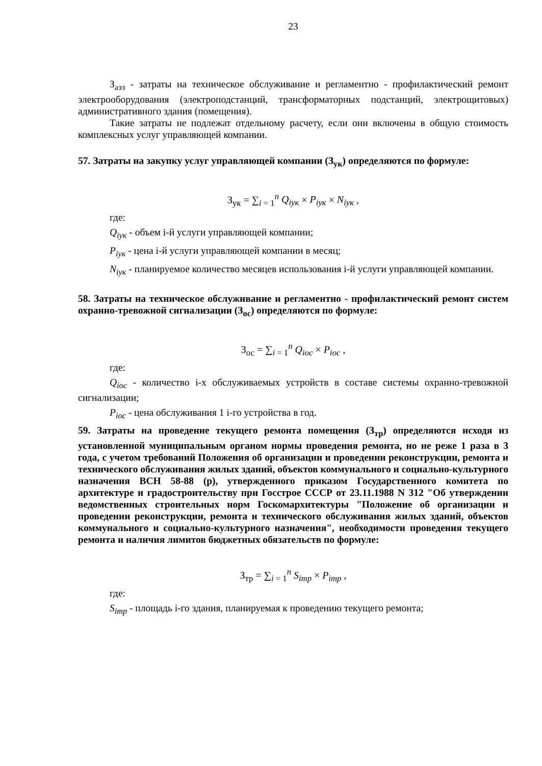23
З<sub>аэз</sub> - затраты на техническое обслуживание и регламентно - профилактический ремонт электрооборудования (электроподстанций, трансформаторных подстанций, электрощитовых) административного здания (помещения).
Такие затраты не подлежат отдельному расчету, если они включены в общую стоимость комплексных услуг управляющей компании.
57. Затраты на закупку услуг управляющей компании (З<sub>ук</sub>) определяются по формуле:
З<sub>ук</sub> = ∑<sub>i = 1</sub><sup>n</sup> Q<sub>iук</sub> × P<sub>iук</sub> × N<sub>iук</sub> ,
где:
Q<sub>iук</sub> - объем i-й услуги управляющей компании;
P<sub>iук</sub> - цена i-й услуги управляющей компании в месяц;
N<sub>iук</sub> - планируемое количество месяцев использования i-й услуги управляющей компании.
58. Затраты на техническое обслуживание и регламентно - профилактический ремонт систем охранно-тревожной сигнализации (З<sub>ос</sub>) определяются по формуле:
З<sub>ос</sub> = ∑<sub>i = 1</sub><sup>n</sup> Q<sub>iос</sub> × P<sub>iос</sub> ,
где:
Q<sub>iос</sub> - количество i-х обслуживаемых устройств в составе системы охранно-тревожной сигнализации;
P<sub>iос</sub> - цена обслуживания 1 i-го устройства в год.
59. Затраты на проведение текущего ремонта помещения (З<sub>тр</sub>) определяются исходя из установленной муниципальным органом нормы проведения ремонта, но не реже 1 раза в 3 года, с учетом требований Положения об организации и проведении реконструкции, ремонта и технического обслуживания жилых зданий, объектов коммунального и социально-культурного назначения ВСН 58-88 (р), утвержденного приказом Государственного комитета по архитектуре и градостроительству при Госстрое СССР от 23.11.1988 N 312 "Об утверждении ведомственных строительных норм Госкомархитектуры "Положение об организации и проведении реконструкции, ремонта и технического обслуживания жилых зданий, объектов коммунального и социально-культурного назначения", необходимости проведения текущего ремонта и наличия лимитов бюджетных обязательств по формуле:
З<sub>тр</sub> = ∑<sub>i = 1</sub><sup>n</sup> S<sub>iтр</sub> × P<sub>iтр</sub> ,
где:
S<sub>iтр</sub> - площадь i-го здания, планируемая к проведению текущего ремонта;